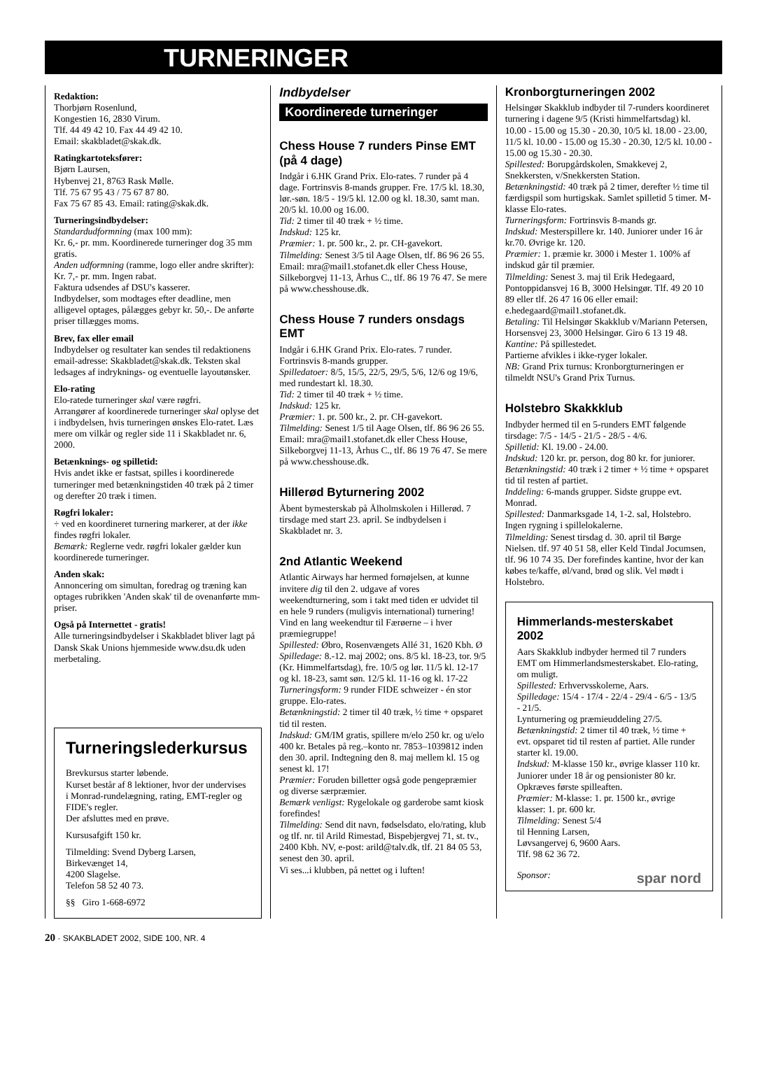TURNERINGER
Redaktion:
Thorbjørn Rosenlund,
Kongestien 16, 2830 Virum.
Tlf. 44 49 42 10. Fax 44 49 42 10.
Email: skakbladet@skak.dk.
Ratingkartoteksfører:
Bjørn Laursen,
Hybenvej 21, 8763 Rask Mølle.
Tlf. 75 67 95 43 / 75 67 87 80.
Fax 75 67 85 43. Email: rating@skak.dk.
Turneringsindbydelser:
Standardudformning (max 100 mm):
Kr. 6,- pr. mm. Koordinerede turneringer dog 35 mm gratis.
Anden udformning (ramme, logo eller andre skrifter): Kr. 7,- pr. mm. Ingen rabat.
Faktura udsendes af DSU's kasserer.
Indbydelser, som modtages efter deadline, men alligevel optages, pålægges gebyr kr. 50,-. De anførte priser tillægges moms.
Brev, fax eller email
Indbydelser og resultater kan sendes til redaktionens email-adresse: Skakbladet@skak.dk. Teksten skal ledsages af indryknings- og eventuelle layoutønsker.
Elo-rating
Elo-ratede turneringer skal være røgfri.
Arrangører af koordinerede turneringer skal oplyse det i indbydelsen, hvis turneringen ønskes Elo-ratet. Læs mere om vilkår og regler side 11 i Skakbladet nr. 6, 2000.
Betænknings- og spilletid:
Hvis andet ikke er fastsat, spilles i koordinerede turneringer med betænkningstiden 40 træk på 2 timer og derefter 20 træk i timen.
Røgfri lokaler:
÷ ved en koordineret turnering markerer, at der ikke findes røgfri lokaler.
Bemærk: Reglerne vedr. røgfri lokaler gælder kun koordinerede turneringer.
Anden skak:
Annoncering om simultan, foredrag og træning kan optages rubrikken 'Anden skak' til de ovenanførte mm-priser.
Også på Internettet - gratis!
Alle turneringsindbydelser i Skakbladet bliver lagt på Dansk Skak Unions hjemmeside www.dsu.dk uden merbetaling.
Turneringslederkursus
Brevkursus starter løbende.
Kurset består af 8 lektioner, hvor der undervises i Monrad-rundelægning, rating, EMT-regler og FIDE's regler.
Der afsluttes med en prøve.
Kursusafgift 150 kr.
Tilmelding: Svend Dyberg Larsen,
Birkevænget 14,
4200 Slagelse.
Telefon 58 52 40 73.
§§ Giro 1-668-6972
Indbydelser
Koordinerede turneringer
Chess House 7 runders Pinse EMT (på 4 dage)
Indgår i 6.HK Grand Prix. Elo-rates. 7 runder på 4 dage. Fortrinsvis 8-mands grupper. Fre. 17/5 kl. 18.30, lør.-søn. 18/5 - 19/5 kl. 12.00 og kl. 18.30, samt man. 20/5 kl. 10.00 og 16.00.
Tid: 2 timer til 40 træk + ½ time.
Indskud: 125 kr.
Præmier: 1. pr. 500 kr., 2. pr. CH-gavekort.
Tilmelding: Senest 3/5 til Aage Olsen, tlf. 86 96 26 55. Email: mra@mail1.stofanet.dk eller Chess House, Silkeborgvej 11-13, Århus C., tlf. 86 19 76 47. Se mere på www.chesshouse.dk.
Chess House 7 runders onsdags EMT
Indgår i 6.HK Grand Prix. Elo-rates. 7 runder. Fortrinsvis 8-mands grupper.
Spilledatoer: 8/5, 15/5, 22/5, 29/5, 5/6, 12/6 og 19/6, med rundestart kl. 18.30.
Tid: 2 timer til 40 træk + ½ time.
Indskud: 125 kr.
Præmier: 1. pr. 500 kr., 2. pr. CH-gavekort.
Tilmelding: Senest 1/5 til Aage Olsen, tlf. 86 96 26 55. Email: mra@mail1.stofanet.dk eller Chess House, Silkeborgvej 11-13, Århus C., tlf. 86 19 76 47. Se mere på www.chesshouse.dk.
Hillerød Byturnering 2002
Åbent bymesterskab på Ålholmskolen i Hillerød. 7 tirsdage med start 23. april. Se indbydelsen i Skakbladet nr. 3.
2nd Atlantic Weekend
Atlantic Airways har hermed fornøjelsen, at kunne invitere dig til den 2. udgave af vores weekendturnering, som i takt med tiden er udvidet til en hele 9 runders (muligvis international) turnering!
Vind en lang weekendtur til Færøerne – i hver præmiegruppe!
Spillested: Øbro, Rosenvængets Allé 31, 1620 Kbh. Ø
Spilledage: 8.-12. maj 2002; ons. 8/5 kl. 18-23, tor. 9/5 (Kr. Himmelfartsdag), fre. 10/5 og lør. 11/5 kl. 12-17 og kl. 18-23, samt søn. 12/5 kl. 11-16 og kl. 17-22
Turneringsform: 9 runder FIDE schweizer - én stor gruppe. Elo-rates.
Betænkningstid: 2 timer til 40 træk, ½ time + opsparet tid til resten.
Indskud: GM/IM gratis, spillere m/elo 250 kr. og u/elo 400 kr. Betales på reg.–konto nr. 7853–1039812 inden den 30. april. Indtegning den 8. maj mellem kl. 15 og senest kl. 17!
Præmier: Foruden billetter også gode pengepræmier og diverse særpræmier.
Bemærk venligst: Rygelokale og garderobe samt kiosk forefindes!
Tilmelding: Send dit navn, fødselsdato, elo/rating, klub og tlf. nr. til Arild Rimestad, Bispebjergvej 71, st. tv., 2400 Kbh. NV, e-post: arild@talv.dk, tlf. 21 84 05 53, senest den 30. april.
Vi ses...i klubben, på nettet og i luften!
Kronborgturneringen 2002
Helsingør Skakklub indbyder til 7-runders koordineret turnering i dagene 9/5 (Kristi himmelfartsdag) kl. 10.00 - 15.00 og 15.30 - 20.30, 10/5 kl. 18.00 - 23.00, 11/5 kl. 10.00 - 15.00 og 15.30 - 20.30, 12/5 kl. 10.00 - 15.00 og 15.30 - 20.30.
Spillested: Borupgårdskolen, Smakkevej 2, Snekkersten, v/Snekkersten Station.
Betænkningstid: 40 træk på 2 timer, derefter ½ time til færdigspil som hurtigskak. Samlet spilletid 5 timer. M-klasse Elo-rates.
Turneringsform: Fortrinsvis 8-mands gr.
Indskud: Mesterspillere kr. 140. Juniorer under 16 år kr.70. Øvrige kr. 120.
Præmier: 1. præmie kr. 3000 i Mester 1. 100% af indskud går til præmier.
Tilmelding: Senest 3. maj til Erik Hedegaard, Pontoppidansvej 16 B, 3000 Helsingør. Tlf. 49 20 10 89 eller tlf. 26 47 16 06 eller email: e.hedegaard@mail1.stofanet.dk.
Betaling: Til Helsingør Skakklub v/Mariann Petersen, Horsensvej 23, 3000 Helsingør. Giro 6 13 19 48.
Kantine: På spillestedet.
Partierne afvikles i ikke-ryger lokaler.
NB: Grand Prix turnus: Kronborgturneringen er tilmeldt NSU's Grand Prix Turnus.
Holstebro Skakkklub
Indbyder hermed til en 5-runders EMT følgende tirsdage: 7/5 - 14/5 - 21/5 - 28/5 - 4/6.
Spilletid: Kl. 19.00 - 24.00.
Indskud: 120 kr. pr. person, dog 80 kr. for juniorer.
Betænkningstid: 40 træk i 2 timer + ½ time + opsparet tid til resten af partiet.
Inddeling: 6-mands grupper. Sidste gruppe evt. Monrad.
Spillested: Danmarksgade 14, 1-2. sal, Holstebro.
Ingen rygning i spillelokalerne.
Tilmelding: Senest tirsdag d. 30. april til Børge Nielsen. tlf. 97 40 51 58, eller Keld Tindal Jocumsen, tlf. 96 10 74 35. Der forefindes kantine, hvor der kan købes te/kaffe, øl/vand, brød og slik. Vel mødt i Holstebro.
Himmerlands-mesterskabet 2002
Aars Skakklub indbyder hermed til 7 runders EMT om Himmerlandsmesterskabet. Elo-rating, om muligt.
Spillested: Erhvervsskolerne, Aars.
Spilledage: 15/4 - 17/4 - 22/4 - 29/4 - 6/5 - 13/5 - 21/5.
Lynturnering og præmieuddeling 27/5.
Betænkningstid: 2 timer til 40 træk, ½ time + evt. opsparet tid til resten af partiet. Alle runder starter kl. 19.00.
Indskud: M-klasse 150 kr., øvrige klasser 110 kr. Juniorer under 18 år og pensionister 80 kr. Opkræves første spilleaften.
Præmier: M-klasse: 1. pr. 1500 kr., øvrige klasser: 1. pr. 600 kr.
Tilmelding: Senest 5/4
til Henning Larsen,
Løvsangervej 6, 9600 Aars.
Tlf. 98 62 36 72.
Sponsor: spar nord
20 · SKAKBLADET 2002, SIDE 100, NR. 4